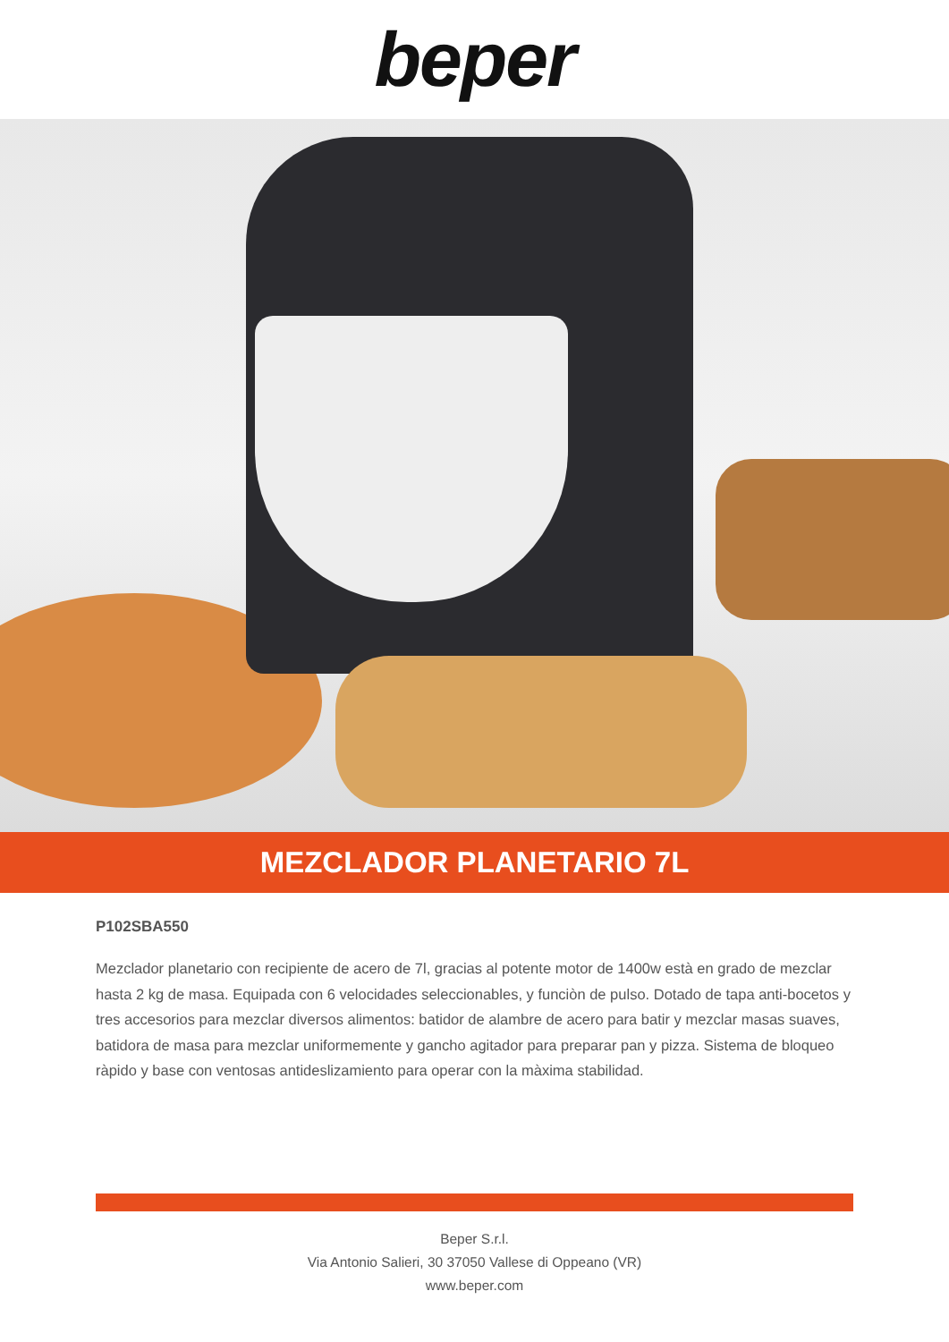beper
MEZCLADOR PLANETARIO 7L
P102SBA550
Mezclador planetario con recipiente de acero de 7l, gracias al potente motor de 1400w està en grado de mezclar hasta 2 kg de masa. Equipada con 6 velocidades seleccionables, y funciòn de pulso. Dotado de tapa anti-bocetos y tres accesorios para mezclar diversos alimentos: batidor de alambre de acero para batir y mezclar masas suaves, batidora de masa para mezclar uniformemente y gancho agitador para preparar pan y pizza. Sistema de bloqueo ràpido y base con ventosas antideslizamiento para operar con la màxima stabilidad.
Beper S.r.l.
Via Antonio Salieri, 30 37050 Vallese di Oppeano (VR)
www.beper.com